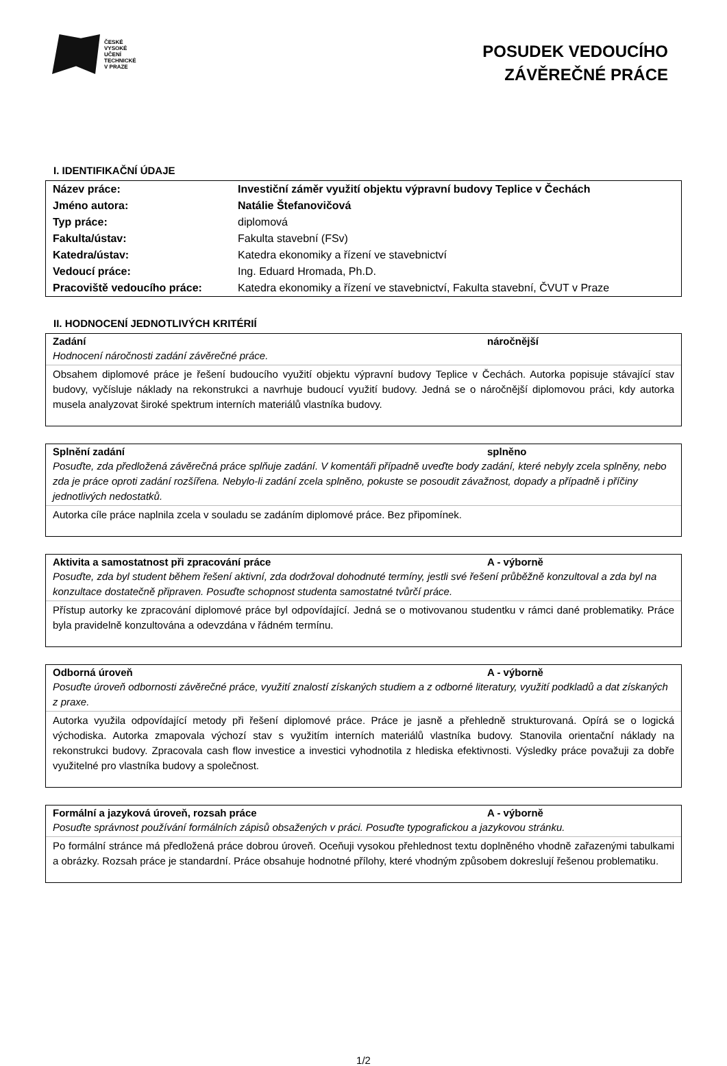ČESKÉ
VYSOKÉ
UČENÍ
TECHNICKÉ
V PRAZE
POSUDEK VEDOUCÍHO
ZÁVĚREČNÉ PRÁCE
I. IDENTIFIKAČNÍ ÚDAJE
| Název práce: | Investiční záměr využití objektu výpravní budovy Teplice v Čechách |
| Jméno autora: | Natálie Štefanovičová |
| Typ práce: | diplomová |
| Fakulta/ústav: | Fakulta stavební (FSv) |
| Katedra/ústav: | Katedra ekonomiky a řízení ve stavebnictví |
| Vedoucí práce: | Ing. Eduard Hromada, Ph.D. |
| Pracoviště vedoucího práce: | Katedra ekonomiky a řízení ve stavebnictví, Fakulta stavební, ČVUT v Praze |
II. HODNOCENÍ JEDNOTLIVÝCH KRITÉRIÍ
Zadání náročnější
Hodnocení náročnosti zadání závěrečné práce.
Obsahem diplomové práce je řešení budoucího využití objektu výpravní budovy Teplice v Čechách. Autorka popisuje stávající stav budovy, vyčísluje náklady na rekonstrukci a navrhuje budoucí využití budovy. Jedná se o náročnější diplomovou práci, kdy autorka musela analyzovat široké spektrum interních materiálů vlastníka budovy.
Splnění zadání splněno
Posuďte, zda předložená závěrečná práce splňuje zadání. V komentáři případně uveďte body zadání, které nebyly zcela splněny, nebo zda je práce oproti zadání rozšířena. Nebylo-li zadání zcela splněno, pokuste se posoudit závažnost, dopady a případně i příčiny jednotlivých nedostatků.
Autorka cíle práce naplnila zcela v souladu se zadáním diplomové práce. Bez připomínek.
Aktivita a samostatnost při zpracování práce A - výborně
Posuďte, zda byl student během řešení aktivní, zda dodržoval dohodnuté termíny, jestli své řešení průběžně konzultoval a zda byl na konzultace dostatečně připraven. Posuďte schopnost studenta samostatné tvůrčí práce.
Přístup autorky ke zpracování diplomové práce byl odpovídající. Jedná se o motivovanou studentku v rámci dané problematiky. Práce byla pravidelně konzultována a odevzdána v řádném termínu.
Odborná úroveň A - výborně
Posuďte úroveň odbornosti závěrečné práce, využití znalostí získaných studiem a z odborné literatury, využití podkladů a dat získaných z praxe.
Autorka využila odpovídající metody při řešení diplomové práce. Práce je jasně a přehledně strukturovaná. Opírá se o logická východiska. Autorka zmapovala výchozí stav s využitím interních materiálů vlastníka budovy. Stanovila orientační náklady na rekonstrukci budovy. Zpracovala cash flow investice a investici vyhodnotila z hlediska efektivnosti. Výsledky práce považuji za dobře využitelné pro vlastníka budovy a společnost.
Formální a jazyková úroveň, rozsah práce A - výborně
Posuďte správnost používání formálních zápisů obsažených v práci. Posuďte typografickou a jazykovou stránku.
Po formální stránce má předložená práce dobrou úroveň. Oceňuji vysokou přehlednost textu doplněného vhodně zařazenými tabulkami a obrázky. Rozsah práce je standardní. Práce obsahuje hodnotné přílohy, které vhodným způsobem dokreslují řešenou problematiku.
1/2